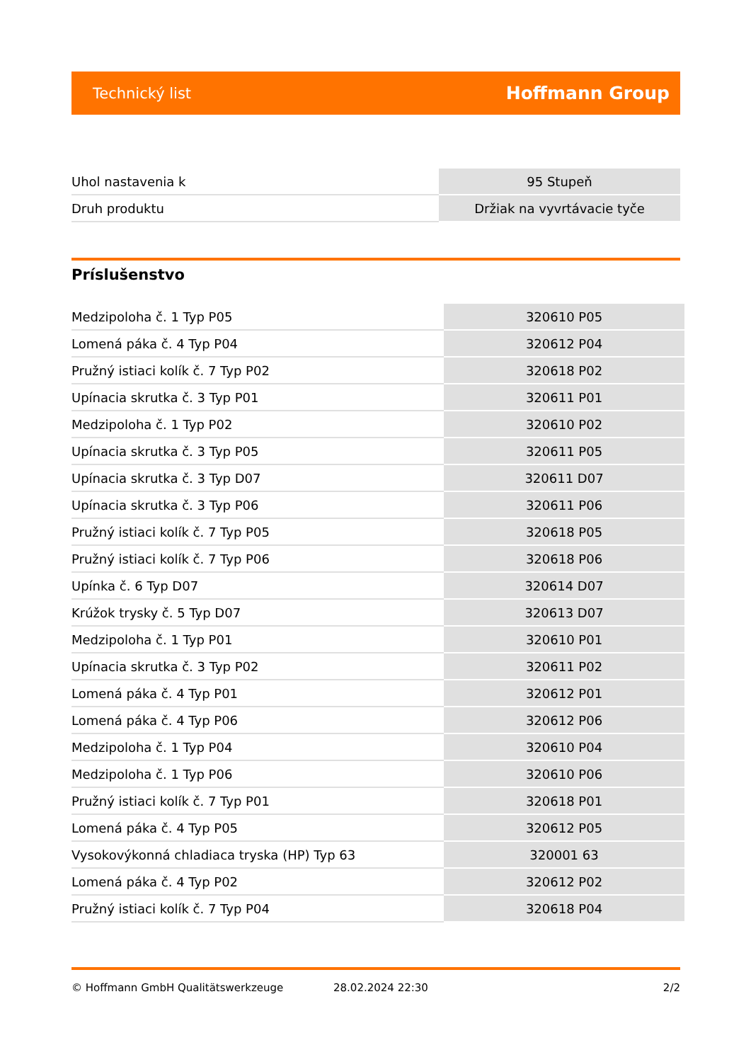Technický list Hoffmann Group
| Uhol nastavenia k | 95 Stupeň |
| Druh produktu | Držiak na vyvrtávacie tyče |
Príslušenstvo
| Medzipoloha č. 1 Typ P05 | 320610 P05 |
| Lomená páka č. 4 Typ P04 | 320612 P04 |
| Pružný istiaci kolík č. 7 Typ P02 | 320618 P02 |
| Upínacia skrutka č. 3 Typ P01 | 320611 P01 |
| Medzipoloha č. 1 Typ P02 | 320610 P02 |
| Upínacia skrutka č. 3 Typ P05 | 320611 P05 |
| Upínacia skrutka č. 3 Typ D07 | 320611 D07 |
| Upínacia skrutka č. 3 Typ P06 | 320611 P06 |
| Pružný istiaci kolík č. 7 Typ P05 | 320618 P05 |
| Pružný istiaci kolík č. 7 Typ P06 | 320618 P06 |
| Upínka č. 6 Typ D07 | 320614 D07 |
| Krúžok trysky č. 5 Typ D07 | 320613 D07 |
| Medzipoloha č. 1 Typ P01 | 320610 P01 |
| Upínacia skrutka č. 3 Typ P02 | 320611 P02 |
| Lomená páka č. 4 Typ P01 | 320612 P01 |
| Lomená páka č. 4 Typ P06 | 320612 P06 |
| Medzipoloha č. 1 Typ P04 | 320610 P04 |
| Medzipoloha č. 1 Typ P06 | 320610 P06 |
| Pružný istiaci kolík č. 7 Typ P01 | 320618 P01 |
| Lomená páka č. 4 Typ P05 | 320612 P05 |
| Vysokovýkonná chladiaca tryska (HP) Typ 63 | 320001 63 |
| Lomená páka č. 4 Typ P02 | 320612 P02 |
| Pružný istiaci kolík č. 7 Typ P04 | 320618 P04 |
© Hoffmann GmbH Qualitätswerkzeuge 28.02.2024 22:30 2/2